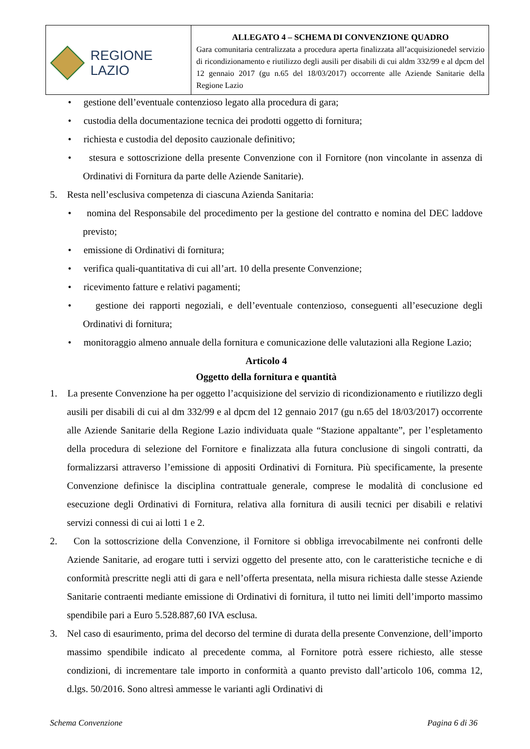| REGIONE LAZIO | ALLEGATO 4 – SCHEMA DI CONVENZIONE QUADRO Gara comunitaria centralizzata a procedura aperta finalizzata all’acquisizionedel servizio di ricondizionamento e riutilizzo degli ausili per disabili di cui aldm 332/99 e al dpcm del 12 gennaio 2017 (gu n.65 del 18/03/2017) occorrente alle Aziende Sanitarie della Regione Lazio |
• gestione dell’eventuale contenzioso legato alla procedura di gara;
• custodia della documentazione tecnica dei prodotti oggetto di fornitura;
• richiesta e custodia del deposito cauzionale definitivo;
• stesura e sottoscrizione della presente Convenzione con il Fornitore (non vincolante in assenza di Ordinativi di Fornitura da parte delle Aziende Sanitarie).
5. Resta nell’esclusiva competenza di ciascuna Azienda Sanitaria:
• nomina del Responsabile del procedimento per la gestione del contratto e nomina del DEC laddove previsto;
• emissione di Ordinativi di fornitura;
• verifica quali-quantitativa di cui all’art. 10 della presente Convenzione;
• ricevimento fatture e relativi pagamenti;
• gestione dei rapporti negoziali, e dell’eventuale contenzioso, conseguenti all’esecuzione degli Ordinativi di fornitura;
• monitoraggio almeno annuale della fornitura e comunicazione delle valutazioni alla Regione Lazio;
Articolo 4
Oggetto della fornitura e quantità
1. La presente Convenzione ha per oggetto l’acquisizione del servizio di ricondizionamento e riutilizzo degli ausili per disabili di cui al dm 332/99 e al dpcm del 12 gennaio 2017 (gu n.65 del 18/03/2017) occorrente alle Aziende Sanitarie della Regione Lazio individuata quale “Stazione appaltante”, per l’espletamento della procedura di selezione del Fornitore e finalizzata alla futura conclusione di singoli contratti, da formalizzarsi attraverso l’emissione di appositi Ordinativi di Fornitura. Più specificamente, la presente Convenzione definisce la disciplina contrattuale generale, comprese le modalità di conclusione ed esecuzione degli Ordinativi di Fornitura, relativa alla fornitura di ausili tecnici per disabili e relativi servizi connessi di cui ai lotti 1 e 2.
2. Con la sottoscrizione della Convenzione, il Fornitore si obbliga irrevocabilmente nei confronti delle Aziende Sanitarie, ad erogare tutti i servizi oggetto del presente atto, con le caratteristiche tecniche e di conformità prescritte negli atti di gara e nell’offerta presentata, nella misura richiesta dalle stesse Aziende Sanitarie contraenti mediante emissione di Ordinativi di fornitura, il tutto nei limiti dell’importo massimo spendibile pari a Euro 5.528.887,60 IVA esclusa.
3. Nel caso di esaurimento, prima del decorso del termine di durata della presente Convenzione, dell’importo massimo spendibile indicato al precedente comma, al Fornitore potrà essere richiesto, alle stesse condizioni, di incrementare tale importo in conformità a quanto previsto dall’articolo 106, comma 12, d.lgs. 50/2016. Sono altresì ammesse le varianti agli Ordinativi di
Schema Convenzione Pagina 6 di 36